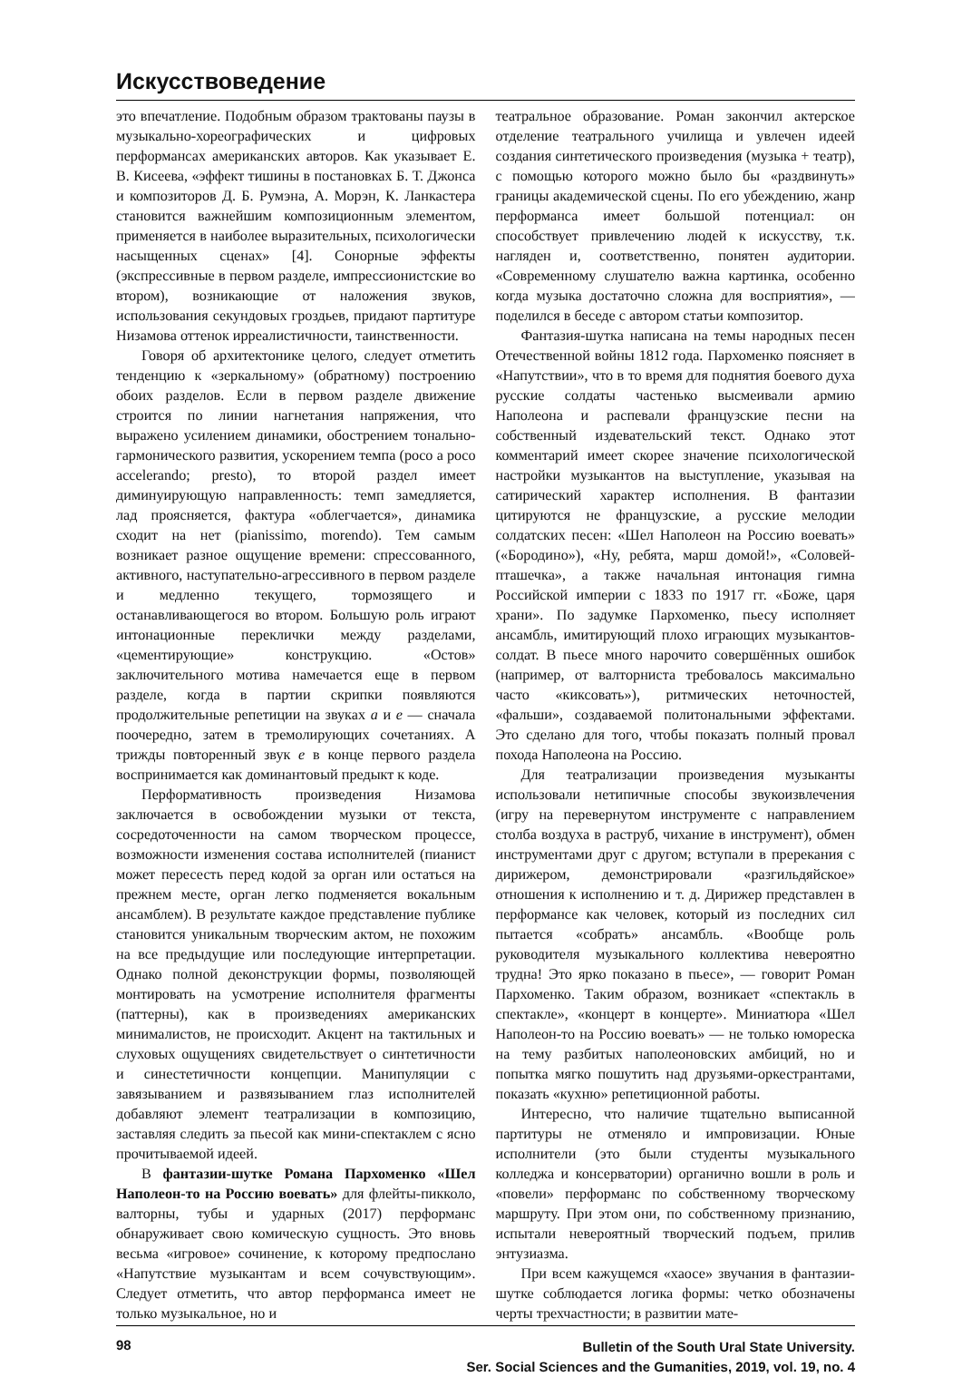Искусствоведение
это впечатление. Подобным образом трактованы паузы в музыкально-хореографических и цифровых перформансах американских авторов. Как указывает Е. В. Кисеева, «эффект тишины в постановках Б. Т. Джонса и композиторов Д. Б. Румэна, А. Морэн, К. Ланкастера становится важнейшим композиционным элементом, применяется в наиболее выразительных, психологически насыщенных сценах» [4]. Сонорные эффекты (экспрессивные в первом разделе, импрессионистские во втором), возникающие от наложения звуков, использования секундовых гроздьев, придают партитуре Низамова оттенок ирреалистичности, таинственности.
Говоря об архитектонике целого, следует отметить тенденцию к «зеркальному» (обратному) построению обоих разделов. Если в первом разделе движение строится по линии нагнетания напряжения, что выражено усилением динамики, обострением тонально-гармонического развития, ускорением темпа (poco a poco accelerando; presto), то второй раздел имеет диминуирующую направленность: темп замедляется, лад проясняется, фактура «облегчается», динамика сходит на нет (pianissimo, morendo). Тем самым возникает разное ощущение времени: спрессованного, активного, наступательно-агрессивного в первом разделе и медленно текущего, тормозящего и останавливающегося во втором. Большую роль играют интонационные переклички между разделами, «цементирующие» конструкцию. «Остов» заключительного мотива намечается еще в первом разделе, когда в партии скрипки появляются продолжительные репетиции на звуках a и e — сначала поочередно, затем в тремолирующих сочетаниях. А трижды повторенный звук e в конце первого раздела воспринимается как доминантовый предыкт к коде.
Перформативность произведения Низамова заключается в освобождении музыки от текста, сосредоточенности на самом творческом процессе, возможности изменения состава исполнителей (пианист может пересесть перед кодой за орган или остаться на прежнем месте, орган легко подменяется вокальным ансамблем). В результате каждое представление публике становится уникальным творческим актом, не похожим на все предыдущие или последующие интерпретации. Однако полной деконструкции формы, позволяющей монтировать на усмотрение исполнителя фрагменты (паттерны), как в произведениях американских минималистов, не происходит. Акцент на тактильных и слуховых ощущениях свидетельствует о синтетичности и синестетичности концепции. Манипуляции с завязыванием и развязыванием глаз исполнителей добавляют элемент театрализации в композицию, заставляя следить за пьесой как мини-спектаклем с ясно прочитываемой идеей.
В фантазии-шутке Романа Пархоменко «Шел Наполеон-то на Россию воевать» для флейты-пикколо, валторны, тубы и ударных (2017) перформанс обнаруживает свою комическую сущность. Это вновь весьма «игровое» сочинение, к которому предпослано «Напутствие музыкантам и всем сочувствующим». Следует отметить, что автор перформанса имеет не только музыкальное, но и
театральное образование. Роман закончил актерское отделение театрального училища и увлечен идеей создания синтетического произведения (музыка + театр), с помощью которого можно было бы «раздвинуть» границы академической сцены. По его убеждению, жанр перформанса имеет большой потенциал: он способствует привлечению людей к искусству, т.к. нагляден и, соответственно, понятен аудитории. «Современному слушателю важна картинка, особенно когда музыка достаточно сложна для восприятия», — поделился в беседе с автором статьи композитор.
Фантазия-шутка написана на темы народных песен Отечественной войны 1812 года. Пархоменко поясняет в «Напутствии», что в то время для поднятия боевого духа русские солдаты частенько высмеивали армию Наполеона и распевали французские песни на собственный издевательский текст. Однако этот комментарий имеет скорее значение психологической настройки музыкантов на выступление, указывая на сатирический характер исполнения. В фантазии цитируются не французские, а русские мелодии солдатских песен: «Шел Наполеон на Россию воевать» («Бородино»), «Ну, ребята, марш домой!», «Соловей-пташечка», а также начальная интонация гимна Российской империи с 1833 по 1917 гг. «Боже, царя храни». По задумке Пархоменко, пьесу исполняет ансамбль, имитирующий плохо играющих музыкантов-солдат. В пьесе много нарочито совершённых ошибок (например, от валторниста требовалось максимально часто «киксовать»), ритмических неточностей, «фальши», создаваемой политональными эффектами. Это сделано для того, чтобы показать полный провал похода Наполеона на Россию.
Для театрализации произведения музыканты использовали нетипичные способы звукоизвлечения (игру на перевернутом инструменте с направлением столба воздуха в раструб, чихание в инструмент), обмен инструментами друг с другом; вступали в пререкания с дирижером, демонстрировали «разгильдяйское» отношения к исполнению и т. д. Дирижер представлен в перформансе как человек, который из последних сил пытается «собрать» ансамбль. «Вообще роль руководителя музыкального коллектива невероятно трудна! Это ярко показано в пьесе», — говорит Роман Пархоменко. Таким образом, возникает «спектакль в спектакле», «концерт в концерте». Миниатюра «Шел Наполеон-то на Россию воевать» — не только юмореска на тему разбитых наполеоновских амбиций, но и попытка мягко пошутить над друзьями-оркестрантами, показать «кухню» репетиционной работы.
Интересно, что наличие тщательно выписанной партитуры не отменяло и импровизации. Юные исполнители (это были студенты музыкального колледжа и консерватории) органично вошли в роль и «повели» перформанс по собственному творческому маршруту. При этом они, по собственному признанию, испытали невероятный творческий подъем, прилив энтузиазма.
При всем кажущемся «хаосе» звучания в фантазии-шутке соблюдается логика формы: четко обозначены черты трехчастности; в развитии мате-
98
Bulletin of the South Ural State University.
Ser. Social Sciences and the Gumanities, 2019, vol. 19, no. 4